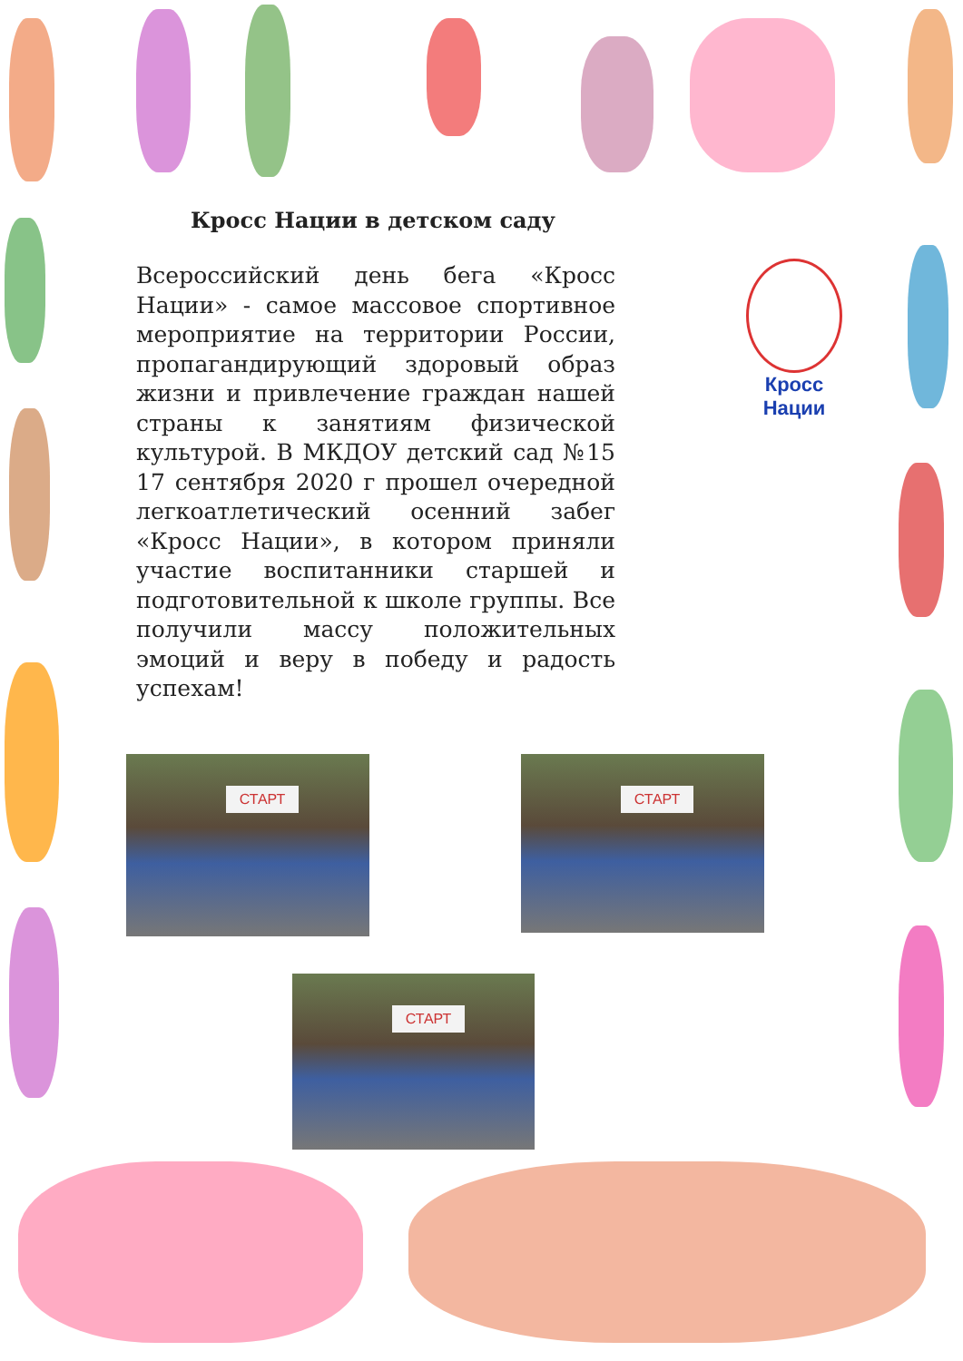Кросс Нации в детском саду
Всероссийский день бега «Кросс Нации» - самое массовое спортивное мероприятие на территории России, пропагандирующий здоровый образ жизни и привлечение граждан нашей страны к занятиям физической культурой. В МКДОУ детский сад №15 17 сентября 2020 г прошел очередной легкоатлетический осенний забег «Кросс Нации», в котором приняли участие воспитанники старшей и подготовительной к школе группы. Все получили массу положительных эмоций и веру в победу и радость успехам!
Кросс Нации
СТАРТ СТАРТ
СТАРТ